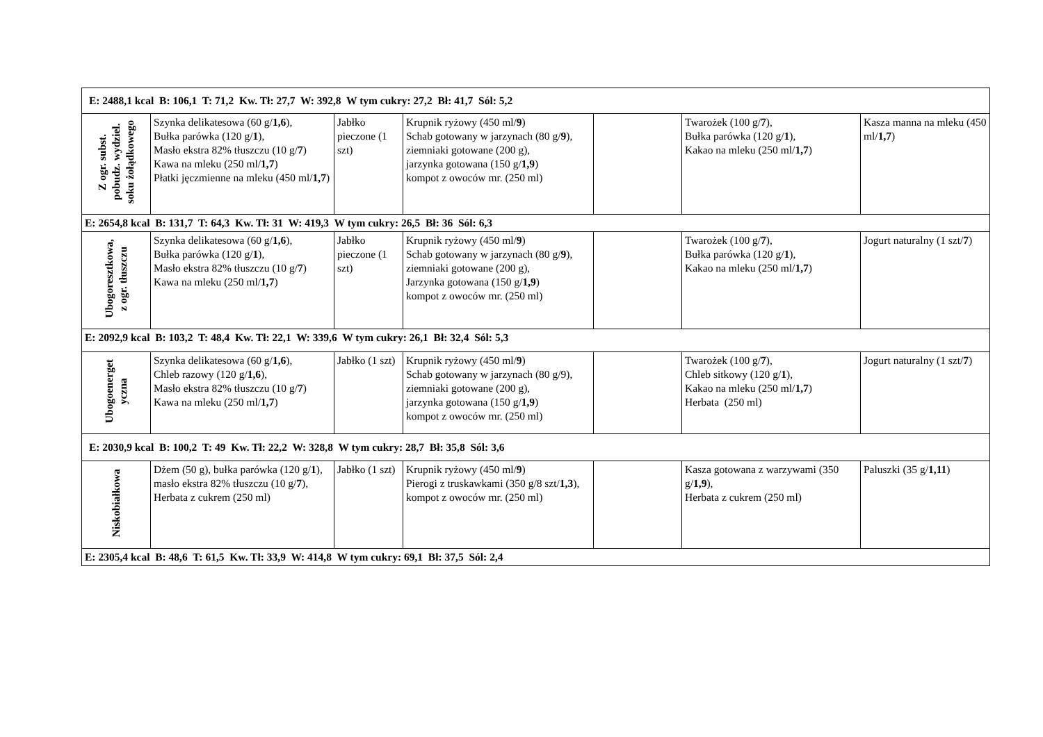| E: 2488,1 kcal B: 106,1 T: 71,2 Kw. Tł: 27,7 W: 392,8 W tym cukry: 27,2 Bł: 41,7 Sól: 5,2 | | | | | | |
| Z ogr. subst. pobudz. wydziel. soku żołądkowego | Szynka delikatesowa (60 g/ 1,6 ), Bułka parówka (120 g/ 1 ), Masło ekstra 82% tłuszczu (10 g/ 7 ) Kawa na mleku (250 ml/ 1,7 ) Płatki jęczmienne na mleku (450 ml/ 1,7 ) | Jabłko pieczone (1 szt) | Krupnik ryżowy (450 ml/ 9 ) Schab gotowany w jarzynach (80 g/ 9 ), ziemniaki gotowane (200 g), jarzynka gotowana (150 g/ 1,9 ) kompot z owoców mr. (250 ml) | | Twarożek (100 g/ 7 ), Bułka parówka (120 g/ 1 ), Kakao na mleku (250 ml/ 1,7 ) | Kasza manna na mleku (450 ml/ 1,7 ) |
| E: 2654,8 kcal B: 131,7 T: 64,3 Kw. Tł: 31 W: 419,3 W tym cukry: 26,5 Bł: 36 Sól: 6,3 | | | | | | |
| Ubogoresztkowa, z ogr. tłuszczu | Szynka delikatesowa (60 g/ 1,6 ), Bułka parówka (120 g/ 1 ), Masło ekstra 82% tłuszczu (10 g/ 7 ) Kawa na mleku (250 ml/ 1,7 ) | Jabłko pieczone (1 szt) | Krupnik ryżowy (450 ml/ 9 ) Schab gotowany w jarzynach (80 g/ 9 ), ziemniaki gotowane (200 g), Jarzynka gotowana (150 g/ 1,9 ) kompot z owoców mr. (250 ml) | | Twarożek (100 g/ 7 ), Bułka parówka (120 g/ 1 ), Kakao na mleku (250 ml/ 1,7 ) | Jogurt naturalny (1 szt/ 7 ) |
| E: 2092,9 kcal B: 103,2 T: 48,4 Kw. Tł: 22,1 W: 339,6 W tym cukry: 26,1 Bł: 32,4 Sól: 5,3 | | | | | | |
| Ubogoenerget yczna | Szynka delikatesowa (60 g/ 1,6 ), Chleb razowy (120 g/ 1,6 ), Masło ekstra 82% tłuszczu (10 g/ 7 ) Kawa na mleku (250 ml/ 1,7 ) | Jabłko (1 szt) | Krupnik ryżowy (450 ml/ 9 ) Schab gotowany w jarzynach (80 g/9), ziemniaki gotowane (200 g), jarzynka gotowana (150 g/ 1,9 ) kompot z owoców mr. (250 ml) | | Twarożek (100 g/ 7 ), Chleb sitkowy (120 g/ 1 ), Kakao na mleku (250 ml/ 1,7 ) Herbata (250 ml) | Jogurt naturalny (1 szt/ 7 ) |
| E: 2030,9 kcal B: 100,2 T: 49 Kw. Tł: 22,2 W: 328,8 W tym cukry: 28,7 Bł: 35,8 Sól: 3,6 | | | | | | |
| Niskobiałkowa | Dżem (50 g), bułka parówka (120 g/ 1 ), masło ekstra 82% tłuszczu (10 g/ 7 ), Herbata z cukrem (250 ml) | Jabłko (1 szt) | Krupnik ryżowy (450 ml/ 9 ) Pierogi z truskawkami (350 g/8 szt/ 1,3 ), kompot z owoców mr. (250 ml) | | Kasza gotowana z warzywami (350 g/ 1,9 ), Herbata z cukrem (250 ml) | Paluszki (35 g/ 1,11 ) |
| E: 2305,4 kcal B: 48,6 T: 61,5 Kw. Tł: 33,9 W: 414,8 W tym cukry: 69,1 Bł: 37,5 Sól: 2,4 | | | | | | |